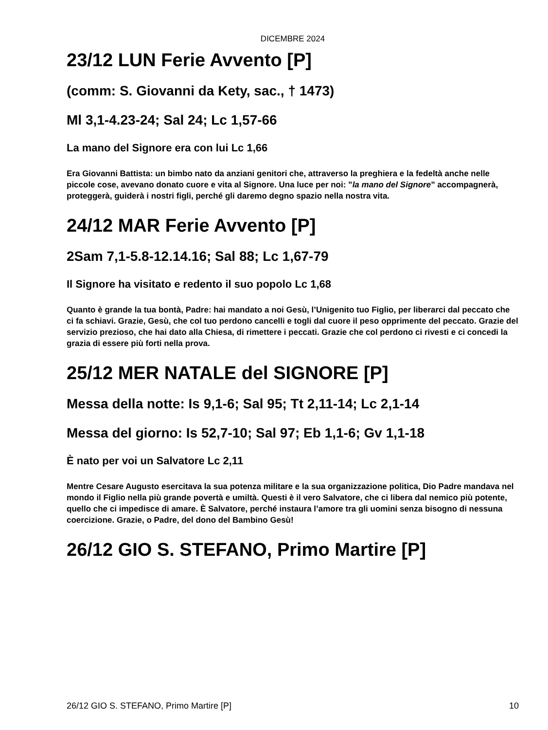DICEMBRE 2024
23/12 LUN Ferie Avvento [P]
(comm: S. Giovanni da Kety, sac., † 1473)
Ml 3,1-4.23-24; Sal 24; Lc 1,57-66
La mano del Signore era con lui Lc 1,66
Era Giovanni Battista: un bimbo nato da anziani genitori che, attraverso la preghiera e la fedeltà anche nelle piccole cose, avevano donato cuore e vita al Signore. Una luce per noi: ”la mano del Signore” accompagnerà, proteggerà, guiderà i nostri figli, perché gli daremo degno spazio nella nostra vita.
24/12 MAR Ferie Avvento [P]
2Sam 7,1-5.8-12.14.16; Sal 88; Lc 1,67-79
Il Signore ha visitato e redento il suo popolo Lc 1,68
Quanto è grande la tua bontà, Padre: hai mandato a noi Gesù, l’Unigenito tuo Figlio, per liberarci dal peccato che ci fa schiavi. Grazie, Gesù, che col tuo perdono cancelli e togli dal cuore il peso opprimente del peccato. Grazie del servizio prezioso, che hai dato alla Chiesa, di rimettere i peccati. Grazie che col perdono ci rivesti e ci concedi la grazia di essere più forti nella prova.
25/12 MER NATALE del SIGNORE [P]
Messa della notte: Is 9,1-6; Sal 95; Tt 2,11-14; Lc 2,1-14
Messa del giorno: Is 52,7-10; Sal 97; Eb 1,1-6; Gv 1,1-18
È nato per voi un Salvatore Lc 2,11
Mentre Cesare Augusto esercitava la sua potenza militare e la sua organizzazione politica, Dio Padre mandava nel mondo il Figlio nella più grande povertà e umiltà. Questi è il vero Salvatore, che ci libera dal nemico più potente, quello che ci impedisce di amare. È Salvatore, perché instaura l’amore tra gli uomini senza bisogno di nessuna coercizione. Grazie, o Padre, del dono del Bambino Gesù!
26/12 GIO S. STEFANO, Primo Martire [P]
26/12 GIO S. STEFANO, Primo Martire [P] 10